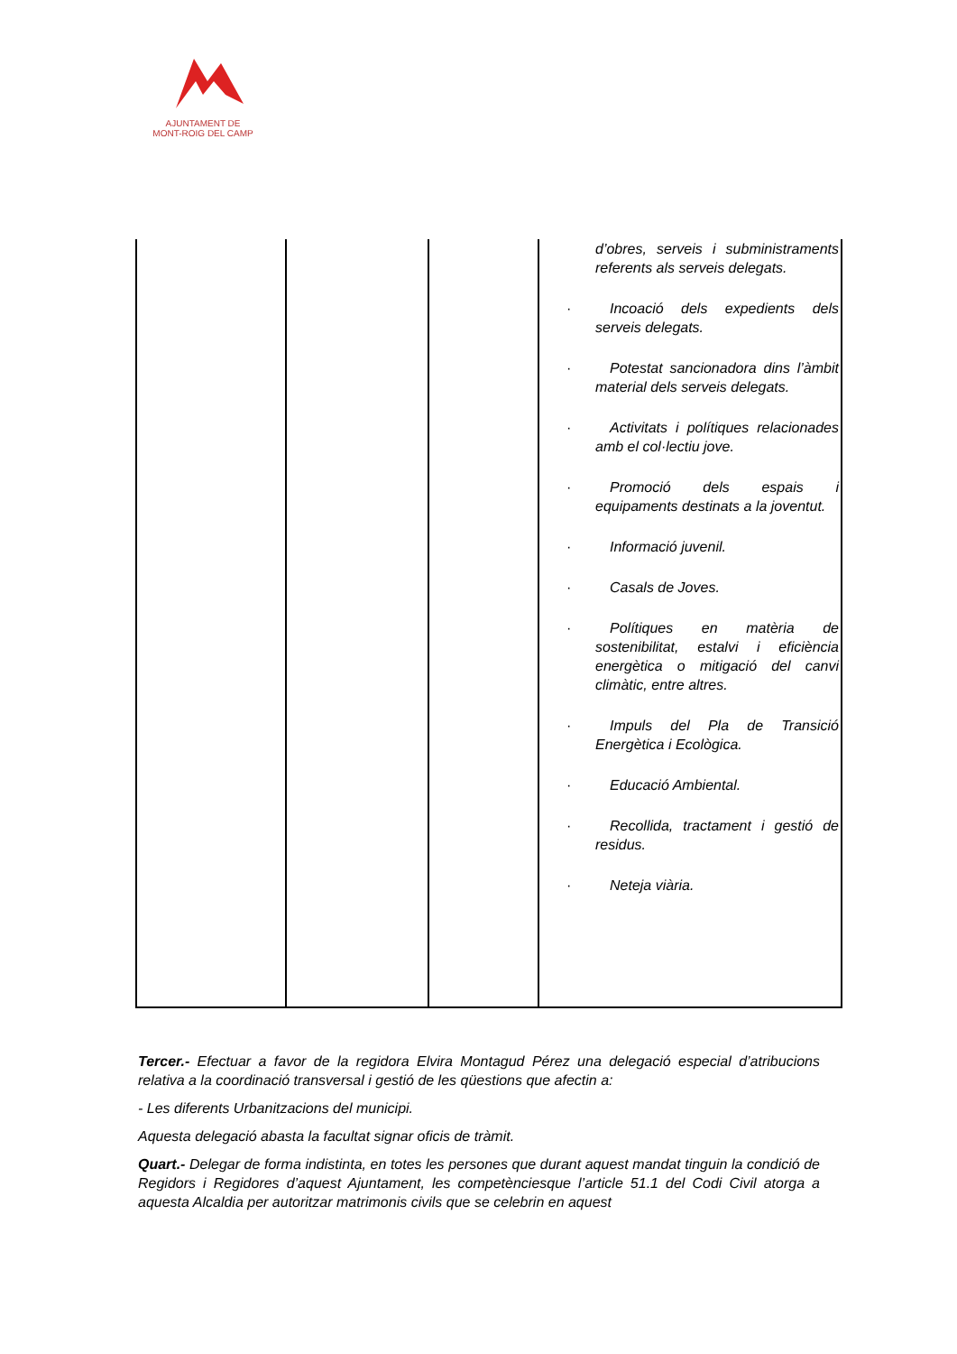AJUNTAMENT DE
MONT-ROIG DEL CAMP
| | | | d’obres, serveis i subministraments referents als serveis delegats. · Incoació dels expedients dels serveis delegats. · Potestat sancionadora dins l’àmbit material dels serveis delegats. · Activitats i polítiques relacionades amb el col·lectiu jove. · Promoció dels espais i equipaments destinats a la joventut. · Informació juvenil. · Casals de Joves. · Polítiques en matèria de sostenibilitat, estalvi i eficiència energètica o mitigació del canvi climàtic, entre altres. · Impuls del Pla de Transició Energètica i Ecològica. · Educació Ambiental. · Recollida, tractament i gestió de residus. · Neteja viària. |
Tercer.- Efectuar a favor de la regidora Elvira Montagud Pérez una delegació especial d’atribucions relativa a la coordinació transversal i gestió de les qüestions que afectin a:
- Les diferents Urbanitzacions del municipi.
Aquesta delegació abasta la facultat signar oficis de tràmit.
Quart.- Delegar de forma indistinta, en totes les persones que durant aquest mandat tinguin la condició de Regidors i Regidores d’aquest Ajuntament, les competènciesque l’article 51.1 del Codi Civil atorga a aquesta Alcaldia per autoritzar matrimonis civils que se celebrin en aquest